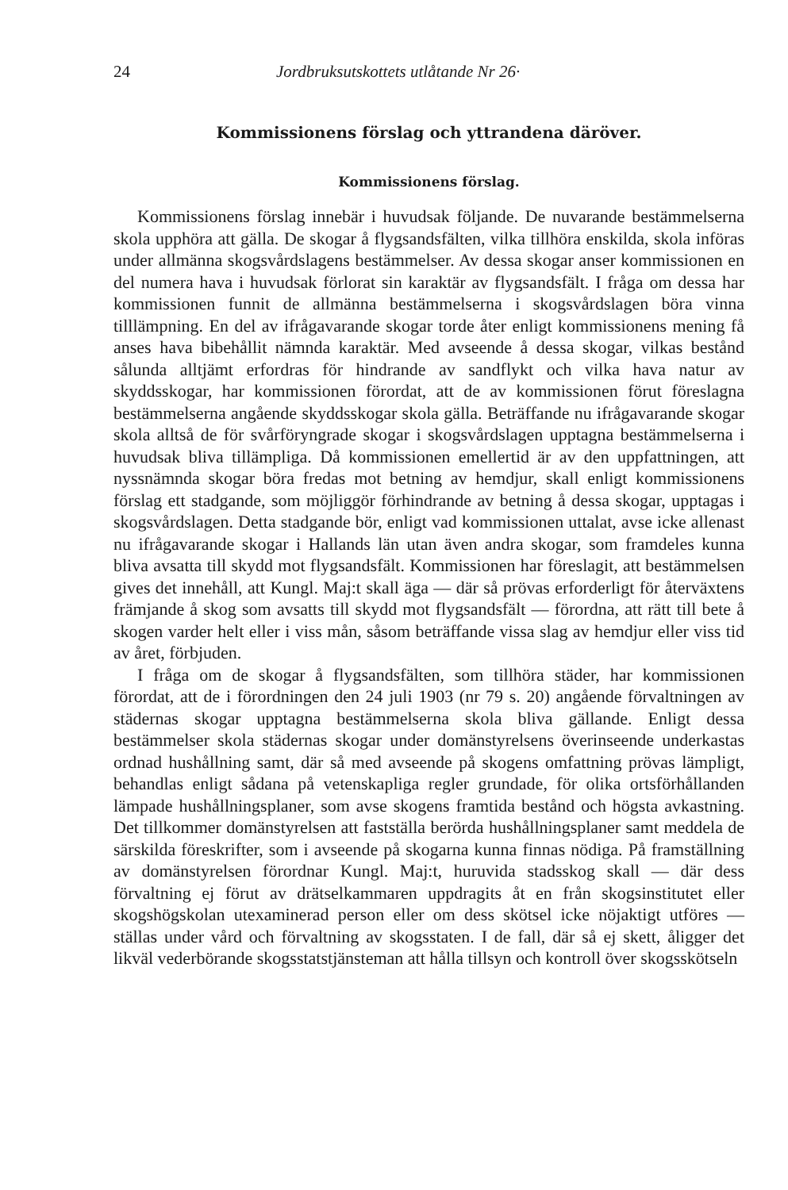24 Jordbruksutskottets utlåtande Nr 26·
Kommissionens förslag och yttrandena däröver.
Kommissionens förslag.
Kommissionens förslag innebär i huvudsak följande. De nuvarande bestämmelserna skola upphöra att gälla. De skogar å flygsandsfälten, vilka tillhöra enskilda, skola införas under allmänna skogsvårdslagens bestämmelser. Av dessa skogar anser kommissionen en del numera hava i huvudsak förlorat sin karaktär av flygsandsfält. I fråga om dessa har kommissionen funnit de allmänna bestämmelserna i skogsvårdslagen böra vinna tilllämpning. En del av ifrågavarande skogar torde åter enligt kommissionens mening få anses hava bibehållit nämnda karaktär. Med avseende å dessa skogar, vilkas bestånd sålunda alltjämt erfordras för hindrande av sandflykt och vilka hava natur av skyddsskogar, har kommissionen förordat, att de av kommissionen förut föreslagna bestämmelserna angående skyddsskogar skola gälla. Beträffande nu ifrågavarande skogar skola alltså de för svårföryngrade skogar i skogsvårdslagen upptagna bestämmelserna i huvudsak bliva tillämpliga. Då kommissionen emellertid är av den uppfattningen, att nyssnämnda skogar böra fredas mot betning av hemdjur, skall enligt kommissionens förslag ett stadgande, som möjliggör förhindrande av betning å dessa skogar, upptagas i skogsvårdslagen. Detta stadgande bör, enligt vad kommissionen uttalat, avse icke allenast nu ifrågavarande skogar i Hallands län utan även andra skogar, som framdeles kunna bliva avsatta till skydd mot flygsandsfält. Kommissionen har föreslagit, att bestämmelsen gives det innehåll, att Kungl. Maj:t skall äga — där så prövas erforderligt för återväxtens främjande å skog som avsatts till skydd mot flygsandsfält — förordna, att rätt till bete å skogen varder helt eller i viss mån, såsom beträffande vissa slag av hemdjur eller viss tid av året, förbjuden.
I fråga om de skogar å flygsandsfälten, som tillhöra städer, har kommissionen förordat, att de i förordningen den 24 juli 1903 (nr 79 s. 20) angående förvaltningen av städernas skogar upptagna bestämmelserna skola bliva gällande. Enligt dessa bestämmelser skola städernas skogar under domänstyrelsens överinseende underkastas ordnad hushållning samt, där så med avseende på skogens omfattning prövas lämpligt, behandlas enligt sådana på vetenskapliga regler grundade, för olika ortsförhållanden lämpade hushållningsplaner, som avse skogens framtida bestånd och högsta avkastning. Det tillkommer domänstyrelsen att fastställa berörda hushållningsplaner samt meddela de särskilda föreskrifter, som i avseende på skogarna kunna finnas nödiga. På framställning av domänstyrelsen förordnar Kungl. Maj:t, huruvida stadsskog skall — där dess förvaltning ej förut av drätselkammaren uppdragits åt en från skogsinstitutet eller skogshögskolan utexaminerad person eller om dess skötsel icke nöjaktigt utföres — ställas under vård och förvaltning av skogsstaten. I de fall, där så ej skett, åligger det likväl vederbörande skogsstatstjänsteman att hålla tillsyn och kontroll över skogsskötseln